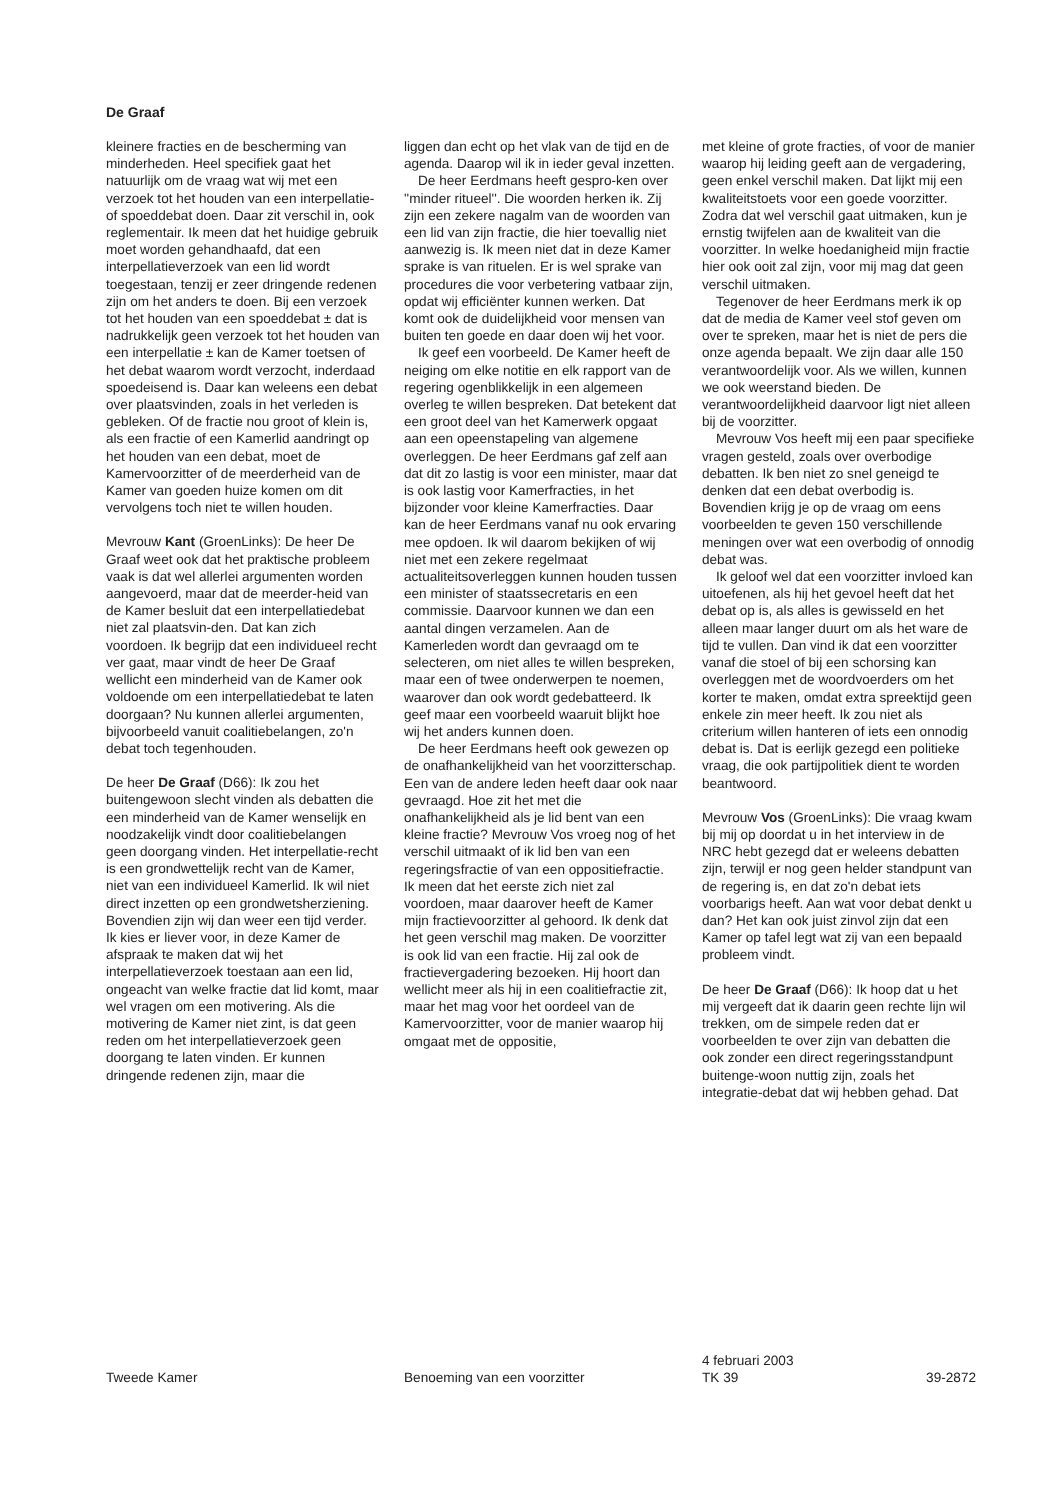De Graaf
kleinere fracties en de bescherming van minderheden. Heel specifiek gaat het natuurlijk om de vraag wat wij met een verzoek tot het houden van een interpellatie- of spoeddebat doen. Daar zit verschil in, ook reglementair. Ik meen dat het huidige gebruik moet worden gehandhaafd, dat een interpellatieverzoek van een lid wordt toegestaan, tenzij er zeer dringende redenen zijn om het anders te doen. Bij een verzoek tot het houden van een spoeddebat ± dat is nadrukkelijk geen verzoek tot het houden van een interpellatie ± kan de Kamer toetsen of het debat waarom wordt verzocht, inderdaad spoedeisend is. Daar kan weleens een debat over plaatsvinden, zoals in het verleden is gebleken. Of de fractie nou groot of klein is, als een fractie of een Kamerlid aandringt op het houden van een debat, moet de Kamervoorzitter of de meerderheid van de Kamer van goeden huize komen om dit vervolgens toch niet te willen houden.
Mevrouw Kant (GroenLinks): De heer De Graaf weet ook dat het praktische probleem vaak is dat wel allerlei argumenten worden aangevoerd, maar dat de meerder-heid van de Kamer besluit dat een interpellatiedebat niet zal plaatsvin-den. Dat kan zich voordoen. Ik begrijp dat een individueel recht ver gaat, maar vindt de heer De Graaf wellicht een minderheid van de Kamer ook voldoende om een interpellatiedebat te laten doorgaan? Nu kunnen allerlei argumenten, bijvoorbeeld vanuit coalitiebelangen, zo'n debat toch tegenhouden.
De heer De Graaf (D66): Ik zou het buitengewoon slecht vinden als debatten die een minderheid van de Kamer wenselijk en noodzakelijk vindt door coalitiebelangen geen doorgang vinden. Het interpellatie-recht is een grondwettelijk recht van de Kamer, niet van een individueel Kamerlid. Ik wil niet direct inzetten op een grondwetsherziening. Bovendien zijn wij dan weer een tijd verder. Ik kies er liever voor, in deze Kamer de afspraak te maken dat wij het interpellatieverzoek toestaan aan een lid, ongeacht van welke fractie dat lid komt, maar wel vragen om een motivering. Als die motivering de Kamer niet zint, is dat geen reden om het interpellatieverzoek geen doorgang te laten vinden. Er kunnen dringende redenen zijn, maar die
liggen dan echt op het vlak van de tijd en de agenda. Daarop wil ik in ieder geval inzetten.
De heer Eerdmans heeft gespro-ken over ''minder ritueel''. Die woorden herken ik. Zij zijn een zekere nagalm van de woorden van een lid van zijn fractie, die hier toevallig niet aanwezig is. Ik meen niet dat in deze Kamer sprake is van rituelen. Er is wel sprake van procedures die voor verbetering vatbaar zijn, opdat wij efficiënter kunnen werken. Dat komt ook de duidelijkheid voor mensen van buiten ten goede en daar doen wij het voor.
Ik geef een voorbeeld. De Kamer heeft de neiging om elke notitie en elk rapport van de regering ogenblikkelijk in een algemeen overleg te willen bespreken. Dat betekent dat een groot deel van het Kamerwerk opgaat aan een opeenstapeling van algemene overleggen. De heer Eerdmans gaf zelf aan dat dit zo lastig is voor een minister, maar dat is ook lastig voor Kamerfracties, in het bijzonder voor kleine Kamerfracties. Daar kan de heer Eerdmans vanaf nu ook ervaring mee opdoen. Ik wil daarom bekijken of wij niet met een zekere regelmaat actualiteitsoverleggen kunnen houden tussen een minister of staatssecretaris en een commissie. Daarvoor kunnen we dan een aantal dingen verzamelen. Aan de Kamerleden wordt dan gevraagd om te selecteren, om niet alles te willen bespreken, maar een of twee onderwerpen te noemen, waarover dan ook wordt gedebatteerd. Ik geef maar een voorbeeld waaruit blijkt hoe wij het anders kunnen doen.
De heer Eerdmans heeft ook gewezen op de onafhankelijkheid van het voorzitterschap. Een van de andere leden heeft daar ook naar gevraagd. Hoe zit het met die onafhankelijkheid als je lid bent van een kleine fractie? Mevrouw Vos vroeg nog of het verschil uitmaakt of ik lid ben van een regeringsfractie of van een oppositiefractie. Ik meen dat het eerste zich niet zal voordoen, maar daarover heeft de Kamer mijn fractievoorzitter al gehoord. Ik denk dat het geen verschil mag maken. De voorzitter is ook lid van een fractie. Hij zal ook de fractievergadering bezoeken. Hij hoort dan wellicht meer als hij in een coalitiefractie zit, maar het mag voor het oordeel van de Kamervoorzitter, voor de manier waarop hij omgaat met de oppositie,
met kleine of grote fracties, of voor de manier waarop hij leiding geeft aan de vergadering, geen enkel verschil maken. Dat lijkt mij een kwaliteitstoets voor een goede voorzitter. Zodra dat wel verschil gaat uitmaken, kun je ernstig twijfelen aan de kwaliteit van die voorzitter. In welke hoedanigheid mijn fractie hier ook ooit zal zijn, voor mij mag dat geen verschil uitmaken.
Tegenover de heer Eerdmans merk ik op dat de media de Kamer veel stof geven om over te spreken, maar het is niet de pers die onze agenda bepaalt. We zijn daar alle 150 verantwoordelijk voor. Als we willen, kunnen we ook weerstand bieden. De verantwoordelijkheid daarvoor ligt niet alleen bij de voorzitter.
Mevrouw Vos heeft mij een paar specifieke vragen gesteld, zoals over overbodige debatten. Ik ben niet zo snel geneigd te denken dat een debat overbodig is. Bovendien krijg je op de vraag om eens voorbeelden te geven 150 verschillende meningen over wat een overbodig of onnodig debat was.
Ik geloof wel dat een voorzitter invloed kan uitoefenen, als hij het gevoel heeft dat het debat op is, als alles is gewisseld en het alleen maar langer duurt om als het ware de tijd te vullen. Dan vind ik dat een voorzitter vanaf die stoel of bij een schorsing kan overleggen met de woordvoerders om het korter te maken, omdat extra spreektijd geen enkele zin meer heeft. Ik zou niet als criterium willen hanteren of iets een onnodig debat is. Dat is eerlijk gezegd een politieke vraag, die ook partijpolitiek dient te worden beantwoord.
Mevrouw Vos (GroenLinks): Die vraag kwam bij mij op doordat u in het interview in de NRC hebt gezegd dat er weleens debatten zijn, terwijl er nog geen helder standpunt van de regering is, en dat zo'n debat iets voorbarigs heeft. Aan wat voor debat denkt u dan? Het kan ook juist zinvol zijn dat een Kamer op tafel legt wat zij van een bepaald probleem vindt.
De heer De Graaf (D66): Ik hoop dat u het mij vergeeft dat ik daarin geen rechte lijn wil trekken, om de simpele reden dat er voorbeelden te over zijn van debatten die ook zonder een direct regeringsstandpunt buitenge-woon nuttig zijn, zoals het integratie-debat dat wij hebben gehad. Dat
Tweede Kamer
Benoeming van een voorzitter
4 februari 2003
TK 39
39-2872